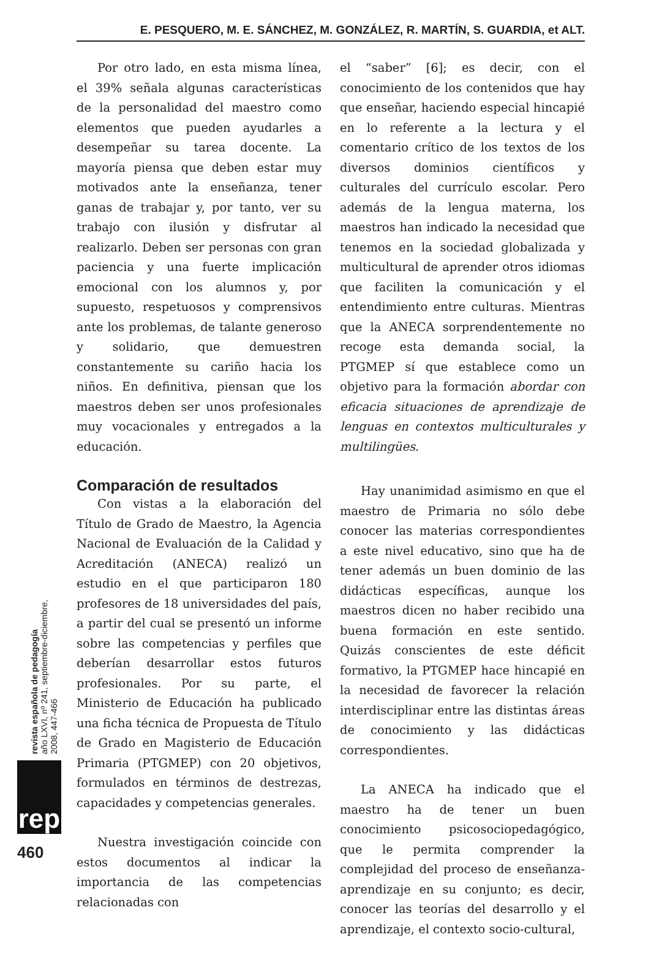E. PESQUERO, M. E. SÁNCHEZ, M. GONZÁLEZ, R. MARTÍN, S. GUARDIA, et ALT.
Por otro lado, en esta misma línea, el 39% señala algunas características de la personalidad del maestro como elementos que pueden ayudarles a desempeñar su tarea docente. La mayoría piensa que deben estar muy motivados ante la enseñanza, tener ganas de trabajar y, por tanto, ver su trabajo con ilusión y disfrutar al realizarlo. Deben ser personas con gran paciencia y una fuerte implicación emocional con los alumnos y, por supuesto, respetuosos y comprensivos ante los problemas, de talante generoso y solidario, que demuestren constantemente su cariño hacia los niños. En definitiva, piensan que los maestros deben ser unos profesionales muy vocacionales y entregados a la educación.
Comparación de resultados
Con vistas a la elaboración del Título de Grado de Maestro, la Agencia Nacional de Evaluación de la Calidad y Acreditación (ANECA) realizó un estudio en el que participaron 180 profesores de 18 universidades del país, a partir del cual se presentó un informe sobre las competencias y perfiles que deberían desarrollar estos futuros profesionales. Por su parte, el Ministerio de Educación ha publicado una ficha técnica de Propuesta de Título de Grado en Magisterio de Educación Primaria (PTGMEP) con 20 objetivos, formulados en términos de destrezas, capacidades y competencias generales.
Nuestra investigación coincide con estos documentos al indicar la importancia de las competencias relacionadas con
el “saber” [6]; es decir, con el conocimiento de los contenidos que hay que enseñar, haciendo especial hincapié en lo referente a la lectura y el comentario crítico de los textos de los diversos dominios científicos y culturales del currículo escolar. Pero además de la lengua materna, los maestros han indicado la necesidad que tenemos en la sociedad globalizada y multicultural de aprender otros idiomas que faciliten la comunicación y el entendimiento entre culturas. Mientras que la ANECA sorprendentemente no recoge esta demanda social, la PTGMEP sí que establece como un objetivo para la formación abordar con eficacia situaciones de aprendizaje de lenguas en contextos multiculturales y multilingües.
Hay unanimidad asimismo en que el maestro de Primaria no sólo debe conocer las materias correspondientes a este nivel educativo, sino que ha de tener además un buen dominio de las didácticas específicas, aunque los maestros dicen no haber recibido una buena formación en este sentido. Quizás conscientes de este déficit formativo, la PTGMEP hace hincapié en la necesidad de favorecer la relación interdisciplinar entre las distintas áreas de conocimiento y las didácticas correspondientes.
La ANECA ha indicado que el maestro ha de tener un buen conocimiento psicosociopedagógico, que le permita comprender la complejidad del proceso de enseñanza-aprendizaje en su conjunto; es decir, conocer las teorías del desarrollo y el aprendizaje, el contexto socio-cultural,
revista española de pedagogía
año LXVI, nº 241, septiembre-diciembre, 2008, 447-466
rep
460